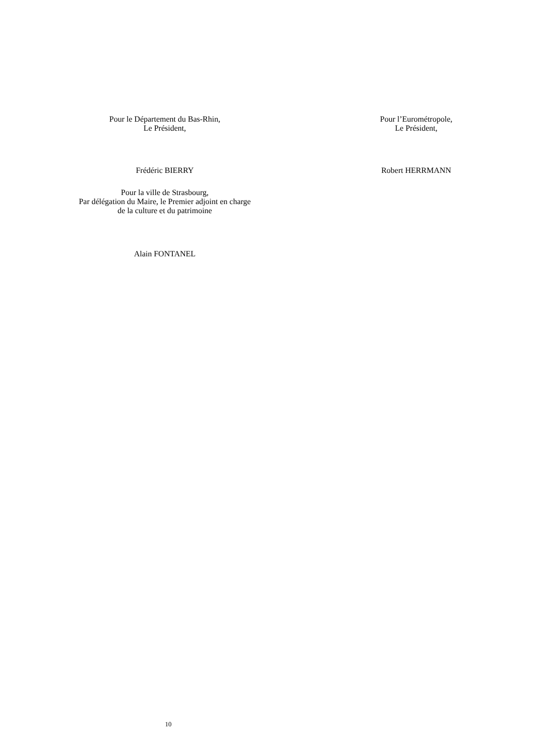Pour le Département du Bas-Rhin,
Le Président,
Pour l’Eurométropole,
Le Président,
Frédéric BIERRY Robert HERRMANN
Pour la ville de Strasbourg,
Par délégation du Maire, le Premier adjoint en charge
de la culture et du patrimoine
Alain FONTANEL
10